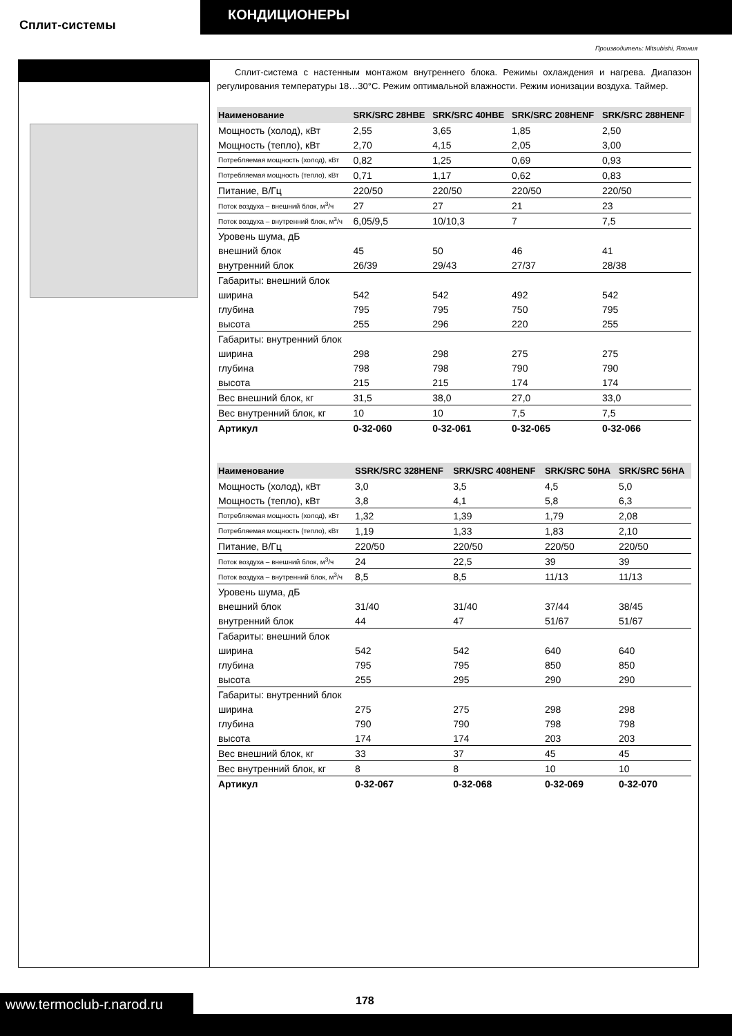Сплит-системы
КОНДИЦИОНЕРЫ
Производитель: Mitsubishi, Япония
Сплит-система с настенным монтажом внутреннего блока. Режимы охлаждения и нагрева. Диапазон регулирования температуры 18…30°С. Режим оптимальной влажности. Режим ионизации воздуха. Таймер.
| Наименование | SRK/SRC 28HBE | SRK/SRC 40HBE | SRK/SRC 208HENF | SRK/SRC 288HENF |
| --- | --- | --- | --- | --- |
| Мощность (холод), кВт | 2,55 | 3,65 | 1,85 | 2,50 |
| Мощность (тепло), кВт | 2,70 | 4,15 | 2,05 | 3,00 |
| Потребляемая мощность (холод), кВт | 0,82 | 1,25 | 0,69 | 0,93 |
| Потребляемая мощность (тепло), кВт | 0,71 | 1,17 | 0,62 | 0,83 |
| Питание, В/Гц | 220/50 | 220/50 | 220/50 | 220/50 |
| Поток воздуха – внешний блок, м<sup>3</sup>/ч | 27 | 27 | 21 | 23 |
| Поток воздуха – внутренний блок, м<sup>3</sup>/ч | 6,05/9,5 | 10/10,3 | 7 | 7,5 |
| Уровень шума, дБ | | | | |
| внешний блок | 45 | 50 | 46 | 41 |
| внутренний блок | 26/39 | 29/43 | 27/37 | 28/38 |
| Габариты: внешний блок | | | | |
| ширина | 542 | 542 | 492 | 542 |
| глубина | 795 | 795 | 750 | 795 |
| высота | 255 | 296 | 220 | 255 |
| Габариты: внутренний блок | | | | |
| ширина | 298 | 298 | 275 | 275 |
| глубина | 798 | 798 | 790 | 790 |
| высота | 215 | 215 | 174 | 174 |
| Вес внешний блок, кг | 31,5 | 38,0 | 27,0 | 33,0 |
| Вес внутренний блок, кг | 10 | 10 | 7,5 | 7,5 |
| Артикул | 0-32-060 | 0-32-061 | 0-32-065 | 0-32-066 |
| Наименование | SSRK/SRC 328HENF | SRK/SRC 408HENF | SRK/SRC 50HA | SRK/SRC 56HA |
| --- | --- | --- | --- | --- |
| Мощность (холод), кВт | 3,0 | 3,5 | 4,5 | 5,0 |
| Мощность (тепло), кВт | 3,8 | 4,1 | 5,8 | 6,3 |
| Потребляемая мощность (холод), кВт | 1,32 | 1,39 | 1,79 | 2,08 |
| Потребляемая мощность (тепло), кВт | 1,19 | 1,33 | 1,83 | 2,10 |
| Питание, В/Гц | 220/50 | 220/50 | 220/50 | 220/50 |
| Поток воздуха – внешний блок, м<sup>3</sup>/ч | 24 | 22,5 | 39 | 39 |
| Поток воздуха – внутренний блок, м<sup>3</sup>/ч | 8,5 | 8,5 | 11/13 | 11/13 |
| Уровень шума, дБ | | | | |
| внешний блок | 31/40 | 31/40 | 37/44 | 38/45 |
| внутренний блок | 44 | 47 | 51/67 | 51/67 |
| Габариты: внешний блок | | | | |
| ширина | 542 | 542 | 640 | 640 |
| глубина | 795 | 795 | 850 | 850 |
| высота | 255 | 295 | 290 | 290 |
| Габариты: внутренний блок | | | | |
| ширина | 275 | 275 | 298 | 298 |
| глубина | 790 | 790 | 798 | 798 |
| высота | 174 | 174 | 203 | 203 |
| Вес внешний блок, кг | 33 | 37 | 45 | 45 |
| Вес внутренний блок, кг | 8 | 8 | 10 | 10 |
| Артикул | 0-32-067 | 0-32-068 | 0-32-069 | 0-32-070 |
www.termoclub-r.narod.ru
178